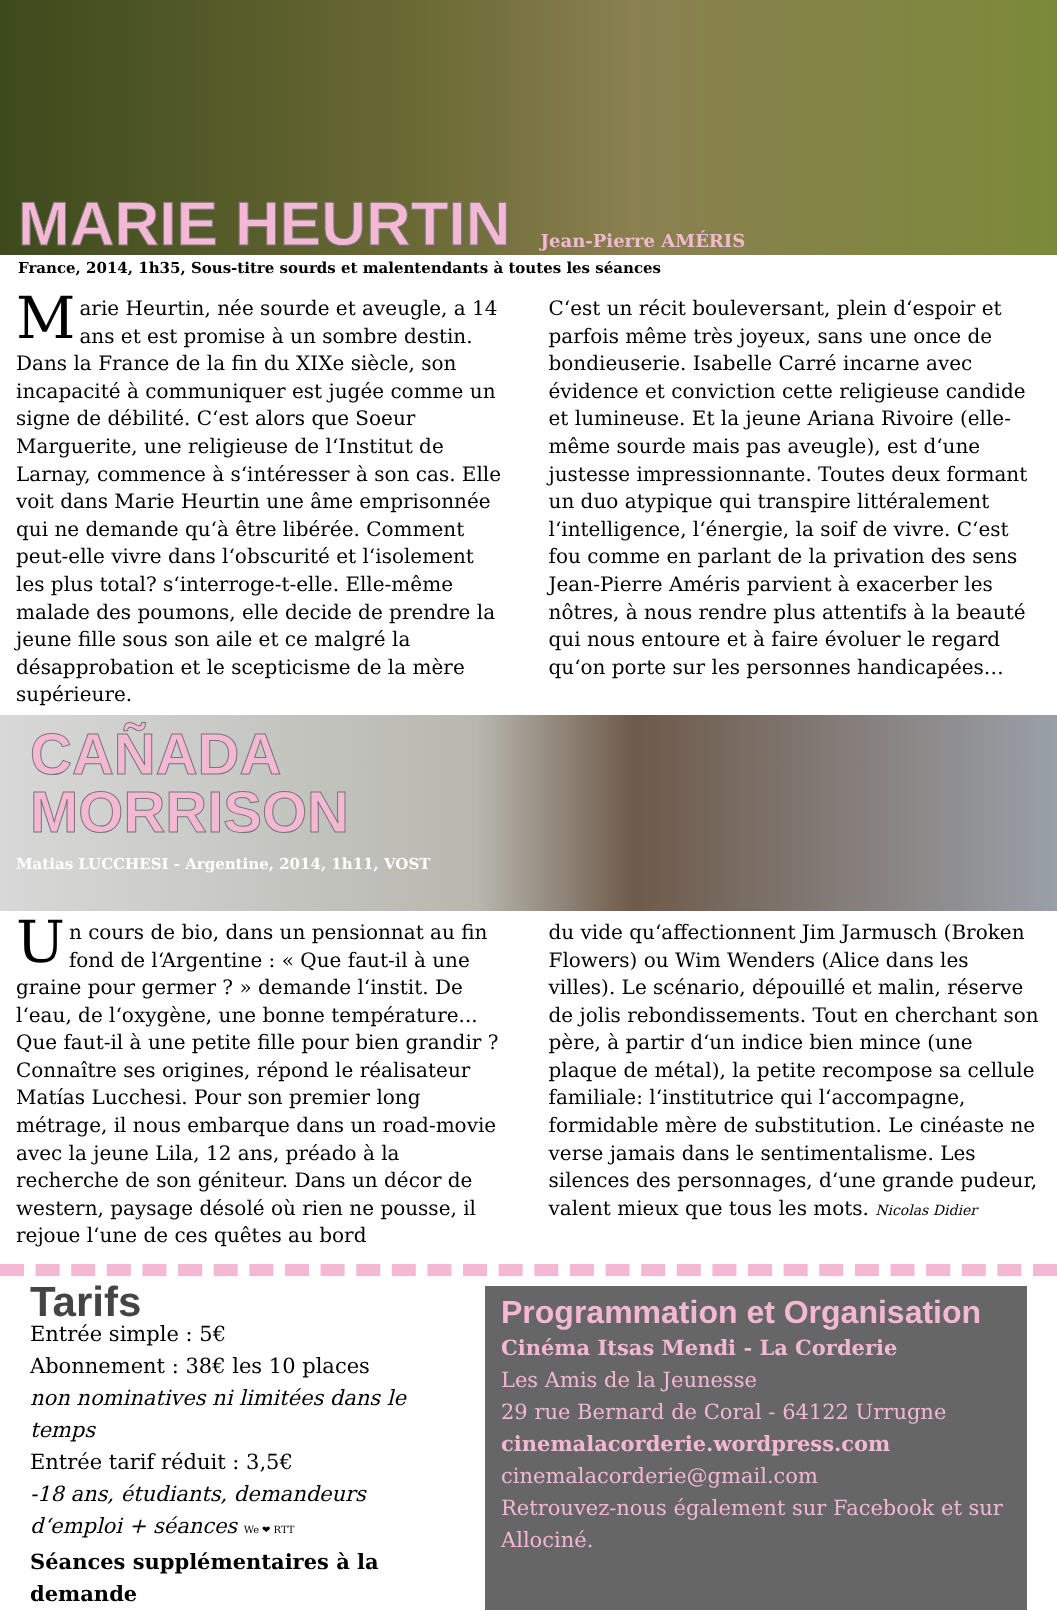MARIE HEURTIN Jean-Pierre AMÉRIS
France, 2014, 1h35, Sous-titre sourds et malentendants à toutes les séances
Marie Heurtin, née sourde et aveugle, a 14 ans et est promise à un sombre destin. Dans la France de la fin du XIXe siècle, son incapacité à communiquer est jugée comme un signe de débilité. C‘est alors que Soeur Marguerite, une religieuse de l‘Institut de Larnay, commence à s‘intéresser à son cas. Elle voit dans Marie Heurtin une âme emprisonnée qui ne demande qu‘à être libérée. Comment peut-elle vivre dans l‘obscurité et l‘isolement les plus total? s‘interroge-t-elle. Elle-même malade des poumons, elle decide de prendre la jeune fille sous son aile et ce malgré la désapprobation et le scepticisme de la mère supérieure.
C‘est un récit bouleversant, plein d‘espoir et parfois même très joyeux, sans une once de bondieuserie. Isabelle Carré incarne avec évidence et conviction cette religieuse candide et lumineuse. Et la jeune Ariana Rivoire (elle-même sourde mais pas aveugle), est d‘une justesse impressionnante. Toutes deux formant un duo atypique qui transpire littéralement l‘intelligence, l‘énergie, la soif de vivre. C‘est fou comme en parlant de la privation des sens Jean-Pierre Améris parvient à exacerber les nôtres, à nous rendre plus attentifs à la beauté qui nous entoure et à faire évoluer le regard qu‘on porte sur les personnes handicapées…
CAÑADA
MORRISON
Matias LUCCHESI - Argentine, 2014, 1h11, VOST
Un cours de bio, dans un pensionnat au fin fond de l‘Argentine : « Que faut-il à une graine pour germer ? » demande l‘instit. De l‘eau, de l‘oxygène, une bonne température... Que faut-il à une petite fille pour bien grandir ? Connaître ses origines, répond le réalisateur Matías Lucchesi. Pour son premier long métrage, il nous embarque dans un road-movie avec la jeune Lila, 12 ans, préado à la recherche de son géniteur. Dans un décor de western, paysage désolé où rien ne pousse, il rejoue l‘une de ces quêtes au bord
du vide qu‘affectionnent Jim Jarmusch (Broken Flowers) ou Wim Wenders (Alice dans les villes). Le scénario, dépouillé et malin, réserve de jolis rebondissements. Tout en cherchant son père, à partir d‘un indice bien mince (une plaque de métal), la petite recompose sa cellule familiale: l‘institutrice qui l‘accompagne, formidable mère de substitution. Le cinéaste ne verse jamais dans le sentimentalisme. Les silences des personnages, d‘une grande pudeur, valent mieux que tous les mots. Nicolas Didier
Tarifs
Entrée simple : 5€
Abonnement : 38€ les 10 places
non nominatives ni limitées dans le temps
Entrée tarif réduit : 3,5€
-18 ans, étudiants, demandeurs d‘emploi + séances We ❤ RTT
Séances supplémentaires à la demande
Programmation et Organisation
Cinéma Itsas Mendi - La Corderie
Les Amis de la Jeunesse
29 rue Bernard de Coral - 64122 Urrugne
cinemalacorderie.wordpress.com
cinemalacorderie@gmail.com
Retrouvez-nous également sur Facebook et sur Allociné.